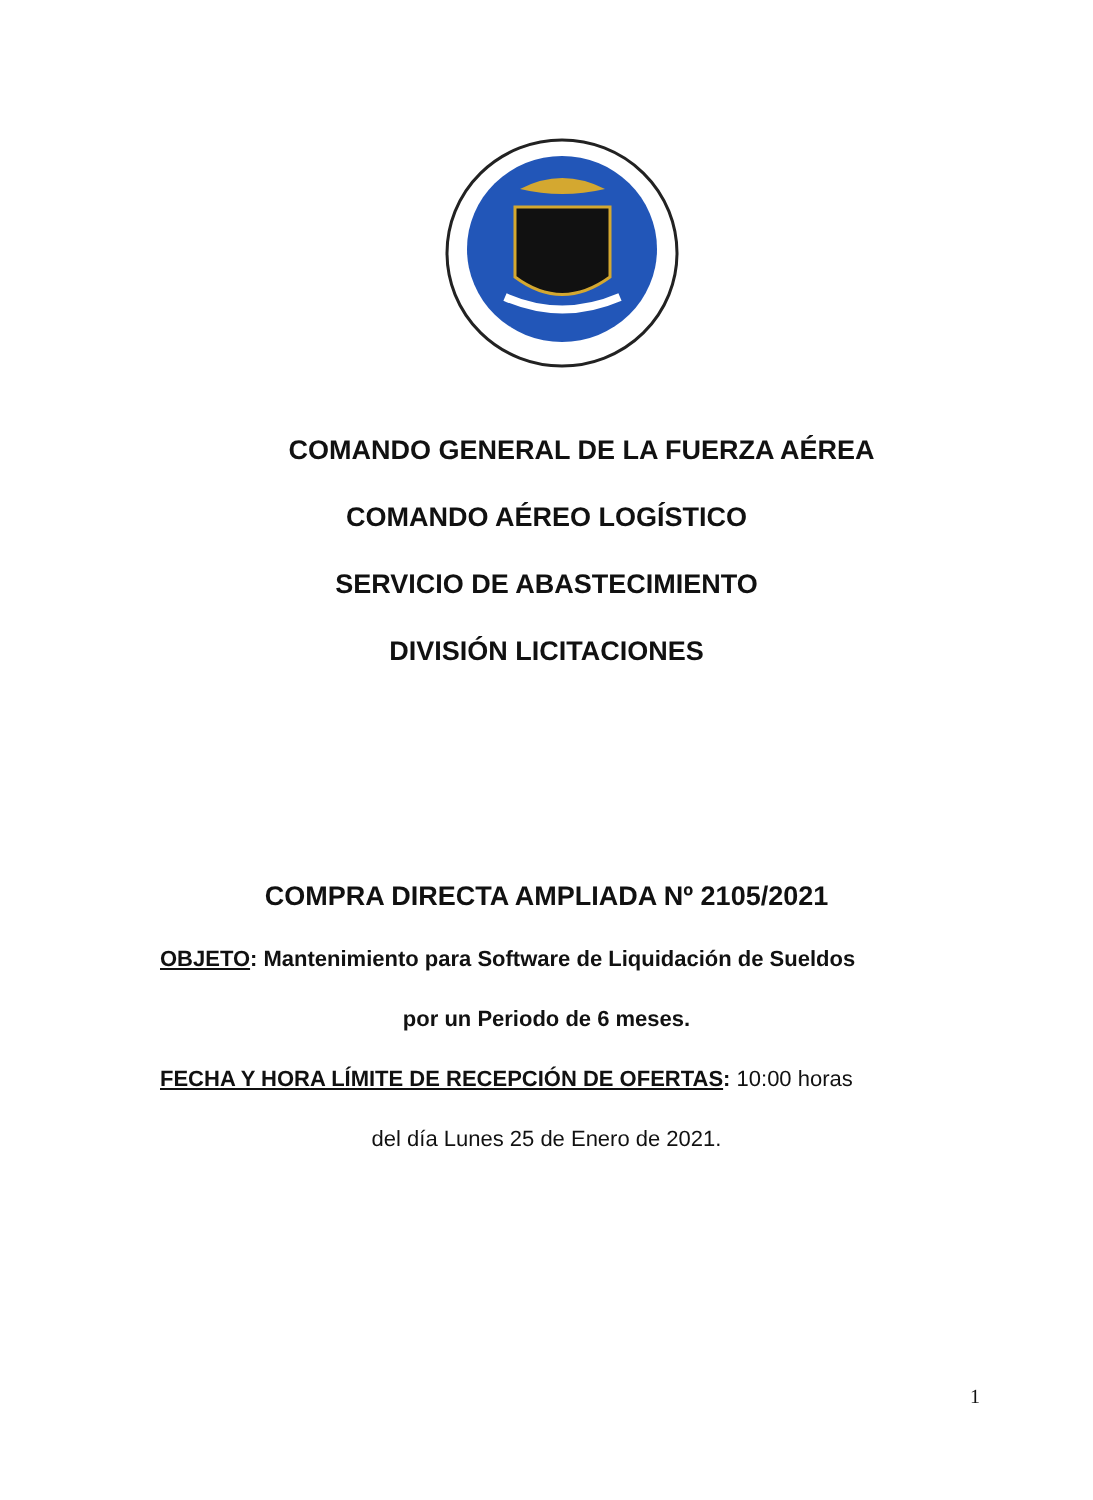COMANDO GENERAL DE LA FUERZA AÉREA
COMANDO AÉREO LOGÍSTICO
SERVICIO DE ABASTECIMIENTO
DIVISIÓN LICITACIONES
COMPRA DIRECTA AMPLIADA Nº 2105/2021
OBJETO: Mantenimiento para Software de Liquidación de Sueldos
por un Periodo de 6 meses.
FECHA Y HORA LÍMITE DE RECEPCIÓN DE OFERTAS: 10:00 horas
del día Lunes 25 de Enero de 2021.
1